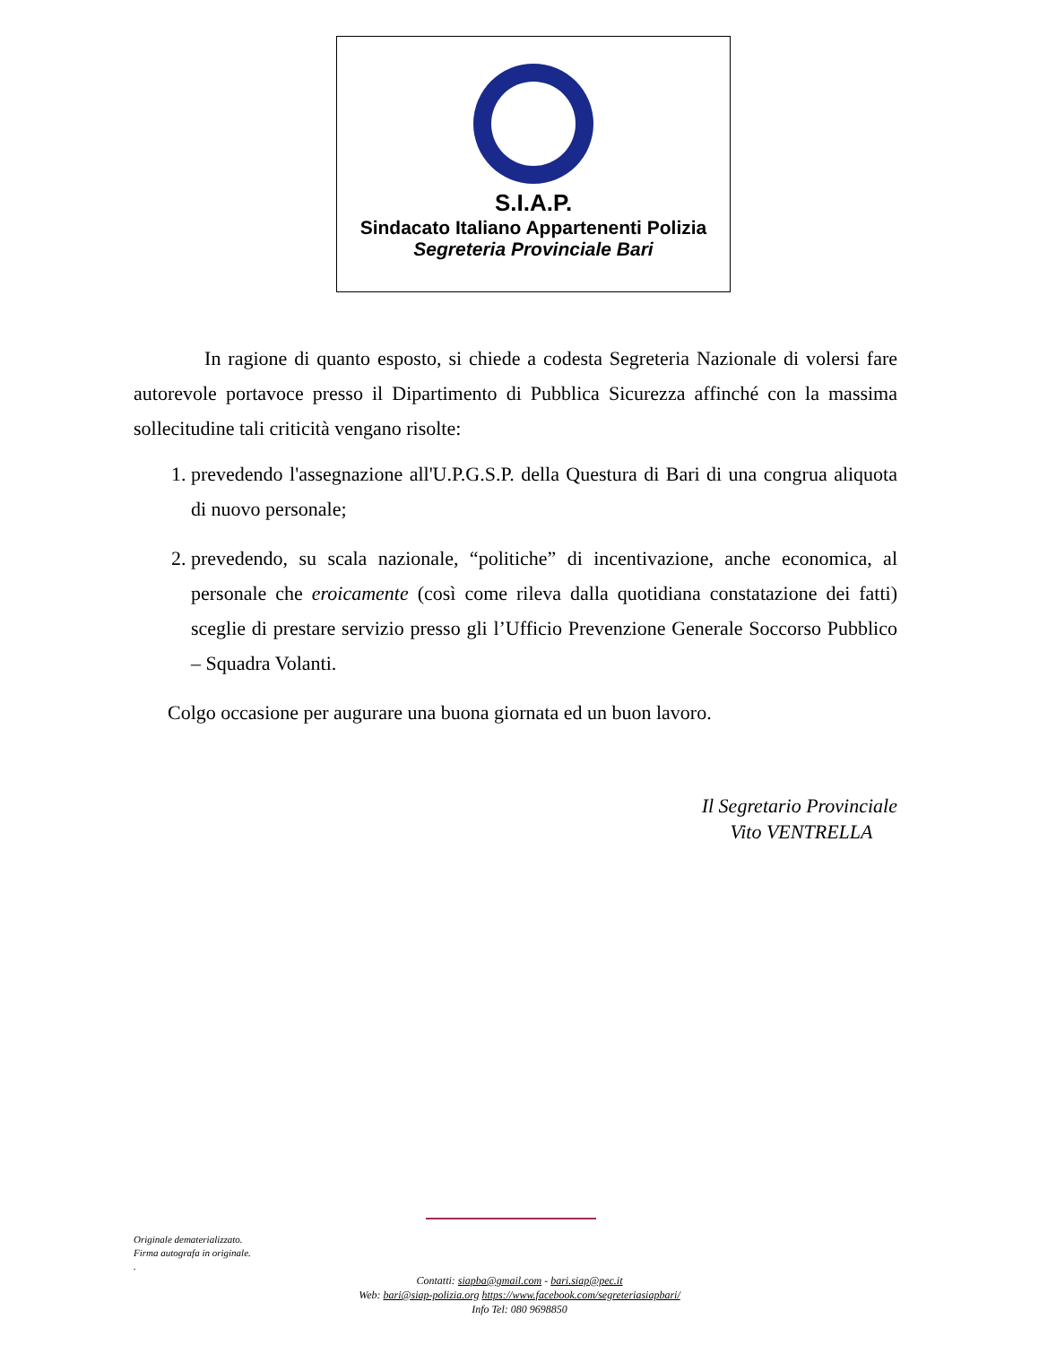S.I.A.P.
Sindacato Italiano Appartenenti Polizia
Segreteria Provinciale Bari
In ragione di quanto esposto, si chiede a codesta Segreteria Nazionale di volersi fare autorevole portavoce presso il Dipartimento di Pubblica Sicurezza affinché con la massima sollecitudine tali criticità vengano risolte:
1. prevedendo l'assegnazione all'U.P.G.S.P. della Questura di Bari di una congrua aliquota di nuovo personale;
2. prevedendo, su scala nazionale, “politiche” di incentivazione, anche economica, al personale che eroicamente (così come rileva dalla quotidiana constatazione dei fatti) sceglie di prestare servizio presso gli l’Ufficio Prevenzione Generale Soccorso Pubblico – Squadra Volanti.
Colgo occasione per augurare una buona giornata ed un buon lavoro.
Il Segretario Provinciale
Vito VENTRELLA
Originale dematerializzato.
Firma autografa in originale.
.
Contatti: siapba@gmail.com - bari.siap@pec.it
Web: bari@siap-polizia.org https://www.facebook.com/segreteriasiapbari/
Info Tel: 080 9698850